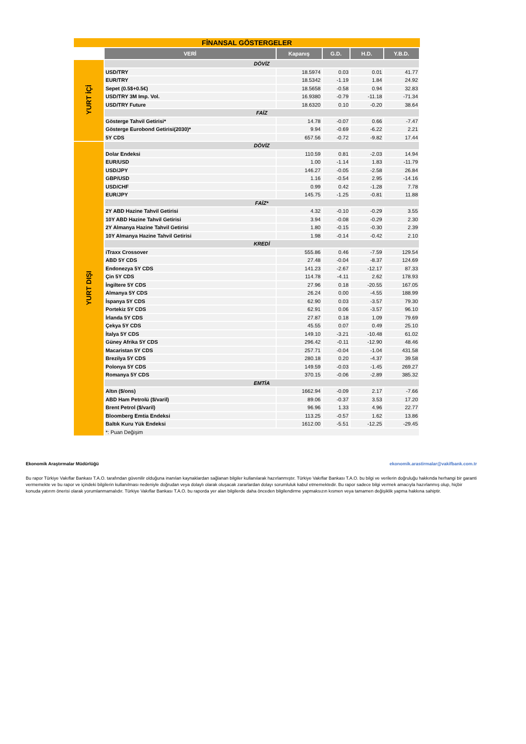FİNANSAL GÖSTERGELER
| | VERİ | Kapanış | G.D. | H.D. | Y.B.D. |
| YURT İÇİ | DÖVİZ | | | | |
| | USD/TRY | 18.5974 | 0.03 | 0.01 | 41.77 |
| | EUR/TRY | 18.5342 | -1.19 | 1.84 | 24.92 |
| | Sepet (0.5$+0.5€) | 18.5658 | -0.58 | 0.94 | 32.83 |
| | USD/TRY 3M Imp. Vol. | 16.9380 | -0.79 | -11.18 | -71.34 |
| | USD/TRY Future | 18.6320 | 0.10 | -0.20 | 38.64 |
| | FAİZ | | | | |
| | Gösterge Tahvil Getirisi* | 14.78 | -0.07 | 0.66 | -7.47 |
| | Gösterge Eurobond Getirisi(2030)* | 9.94 | -0.69 | -6.22 | 2.21 |
| | 5Y CDS | 657.56 | -0.72 | -9.82 | 17.44 |
| YURT DIŞI | DÖVİZ | | | | |
| | Dolar Endeksi | 110.59 | 0.81 | -2.03 | 14.94 |
| | EUR/USD | 1.00 | -1.14 | 1.83 | -11.79 |
| | USD/JPY | 146.27 | -0.05 | -2.58 | 26.84 |
| | GBP/USD | 1.16 | -0.54 | 2.95 | -14.16 |
| | USD/CHF | 0.99 | 0.42 | -1.28 | 7.78 |
| | EUR/JPY | 145.75 | -1.25 | -0.81 | 11.88 |
| | FAİZ* | | | | |
| | 2Y ABD Hazine Tahvil Getirisi | 4.32 | -0.10 | -0.29 | 3.55 |
| | 10Y ABD Hazine Tahvil Getirisi | 3.94 | -0.08 | -0.29 | 2.30 |
| | 2Y Almanya Hazine Tahvil Getirisi | 1.80 | -0.15 | -0.30 | 2.39 |
| | 10Y Almanya Hazine Tahvil Getirisi | 1.98 | -0.14 | -0.42 | 2.10 |
| | KREDİ | | | | |
| | iTraxx Crossover | 555.86 | 0.46 | -7.59 | 129.54 |
| | ABD 5Y CDS | 27.48 | -0.04 | -8.37 | 124.69 |
| | Endonezya 5Y CDS | 141.23 | -2.67 | -12.17 | 87.33 |
| | Çin 5Y CDS | 114.78 | -4.11 | 2.62 | 178.93 |
| | İngiltere 5Y CDS | 27.96 | 0.18 | -20.55 | 167.05 |
| | Almanya 5Y CDS | 26.24 | 0.00 | -4.55 | 188.99 |
| | İspanya 5Y CDS | 62.90 | 0.03 | -3.57 | 79.30 |
| | Portekiz 5Y CDS | 62.91 | 0.06 | -3.57 | 96.10 |
| | İrlanda 5Y CDS | 27.87 | 0.18 | 1.09 | 79.69 |
| | Çekya 5Y CDS | 45.55 | 0.07 | 0.49 | 25.10 |
| | İtalya 5Y CDS | 149.10 | -3.21 | -10.48 | 61.02 |
| | Güney Afrika 5Y CDS | 296.42 | -0.11 | -12.90 | 48.46 |
| | Macaristan 5Y CDS | 257.71 | -0.04 | -1.04 | 431.58 |
| | Brezilya 5Y CDS | 280.18 | 0.20 | -4.37 | 39.58 |
| | Polonya 5Y CDS | 149.59 | -0.03 | -1.45 | 269.27 |
| | Romanya 5Y CDS | 370.15 | -0.06 | -2.89 | 385.32 |
| | EMTİA | | | | |
| | Altın ($/ons) | 1662.94 | -0.09 | 2.17 | -7.66 |
| | ABD Ham Petrolü ($/varil) | 89.06 | -0.37 | 3.53 | 17.20 |
| | Brent Petrol ($/varil) | 96.96 | 1.33 | 4.96 | 22.77 |
| | Bloomberg Emtia Endeksi | 113.25 | -0.57 | 1.62 | 13.86 |
| | Baltık Kuru Yük Endeksi | 1612.00 | -5.51 | -12.25 | -29.45 |
| | *: Puan Değişim | | | | |
Ekonomik Araştırmalar Müdürlüğü ekonomik.arastirmalar@vakifbank.com.tr
Bu rapor Türkiye Vakıflar Bankası T.A.O. tarafından güvenilir olduğuna inanılan kaynaklardan sağlanan bilgiler kullanılarak hazırlanmıştır. Türkiye Vakıflar Bankası T.A.O. bu bilgi ve verilerin doğruluğu hakkında herhangi bir garanti vermemekte ve bu rapor ve içindeki bilgilerin kullanılması nedeniyle doğrudan veya dolaylı olarak oluşacak zararlardan dolayı sorumluluk kabul etmemektedir. Bu rapor sadece bilgi vermek amacıyla hazırlanmış olup, hiçbir konuda yatırım önerisi olarak yorumlanmamalıdır. Türkiye Vakıflar Bankası T.A.O. bu raporda yer alan bilgilerde daha önceden bilgilendirme yapmaksızın kısmen veya tamamen değişiklik yapma hakkına sahiptir.